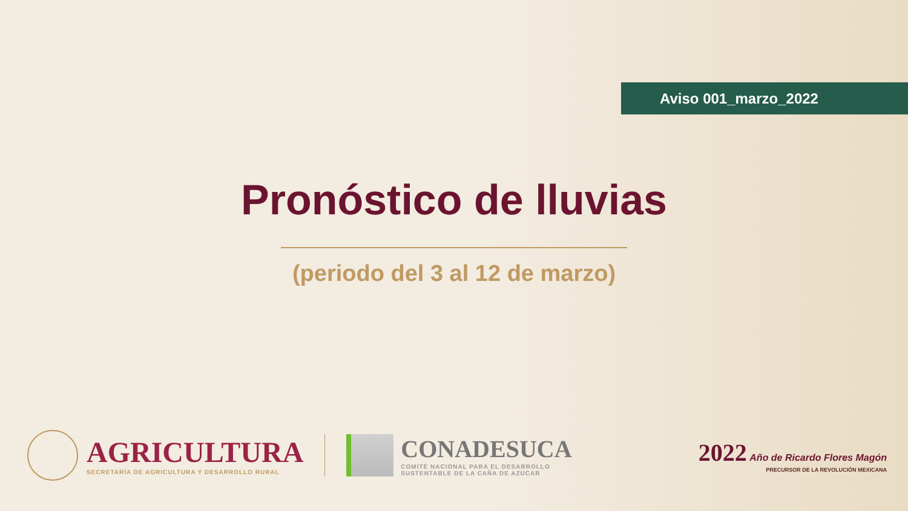Aviso 001_marzo_2022
Pronóstico de lluvias
(periodo del 3 al 12 de marzo)
AGRICULTURA
SECRETARÍA DE AGRICULTURA Y DESARROLLO RURAL
CONADESUCA
COMITÉ NACIONAL PARA EL DESARROLLO
SUSTENTABLE DE LA CAÑA DE AZÚCAR
2022 Año de Ricardo Flores Magón
PRECURSOR DE LA REVOLUCIÓN MEXICANA